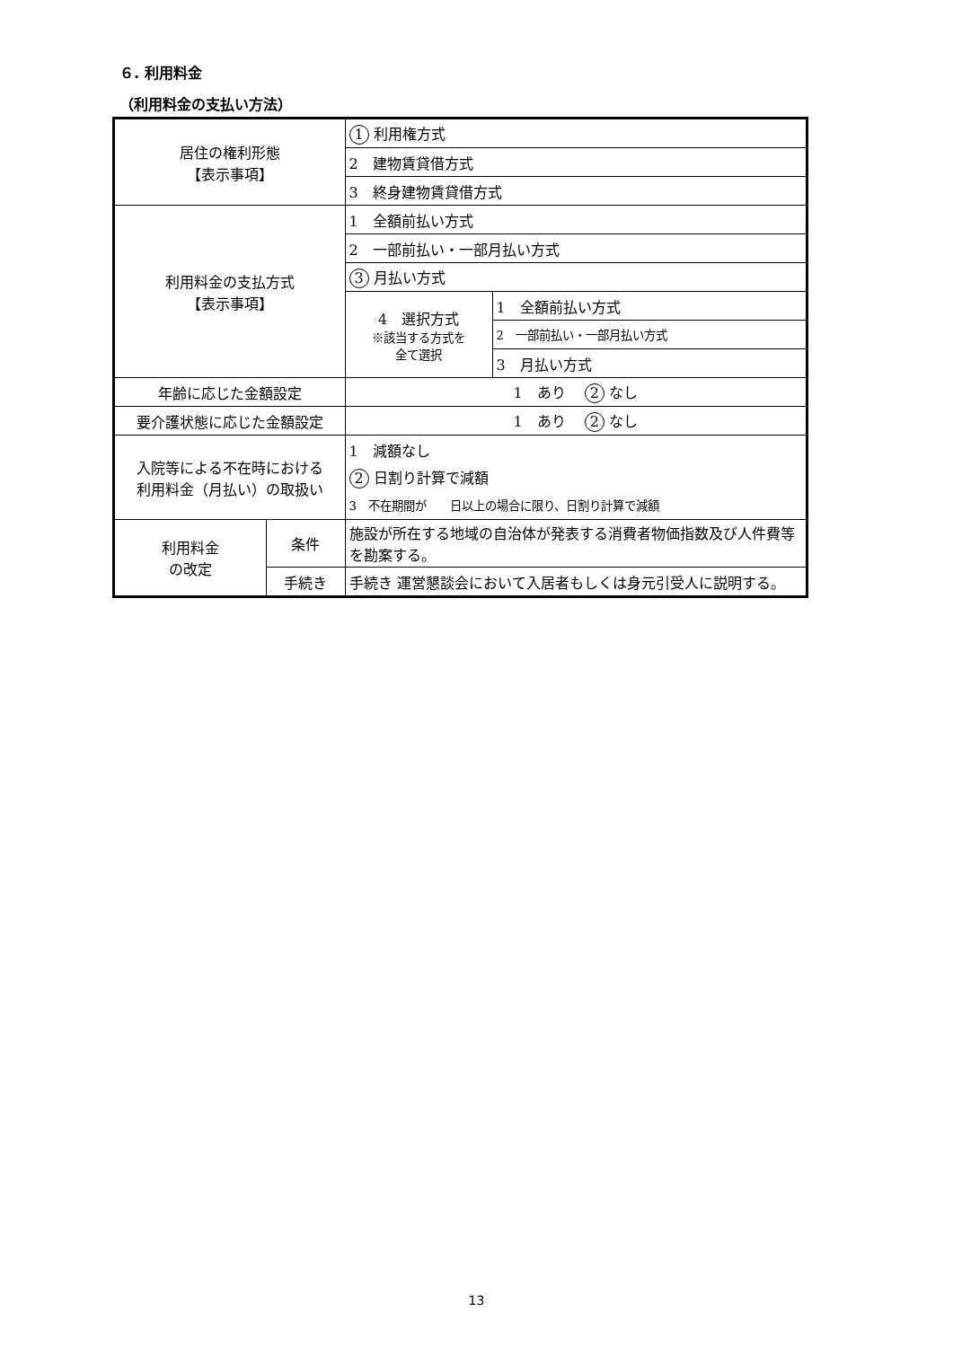６. 利用料金
（利用料金の支払い方法）
| 居住の権利形態 【表示事項】 | | 1 利用権方式 | |
| | | 2 建物賃貸借方式 | |
| | | 3 終身建物賃貸借方式 | |
| 利用料金の支払方式 【表示事項】 | | 1 全額前払い方式 | |
| | | 2 一部前払い・一部月払い方式 | |
| | | 3 月払い方式 | |
| | | 4 選択方式 ※該当する方式を 全て選択 | 1 全額前払い方式 |
| | | | 2 一部前払い・一部月払い方式 |
| | | | 3 月払い方式 |
| 年齢に応じた金額設定 | | 1 あり 2 なし | |
| 要介護状態に応じた金額設定 | | 1 あり 2 なし | |
| 入院等による不在時における 利用料金（月払い）の取扱い | | 1 減額なし | |
| | | 2 日割り計算で減額 | |
| | | 3 不在期間が 日以上の場合に限り、日割り計算で減額 | |
| 利用料金 の改定 | 条件 | 施設が所在する地域の自治体が発表する消費者物価指数及び人件費等を勘案する。 | |
| | 手続き | 手続き 運営懇談会において入居者もしくは身元引受人に説明する。 | |
13